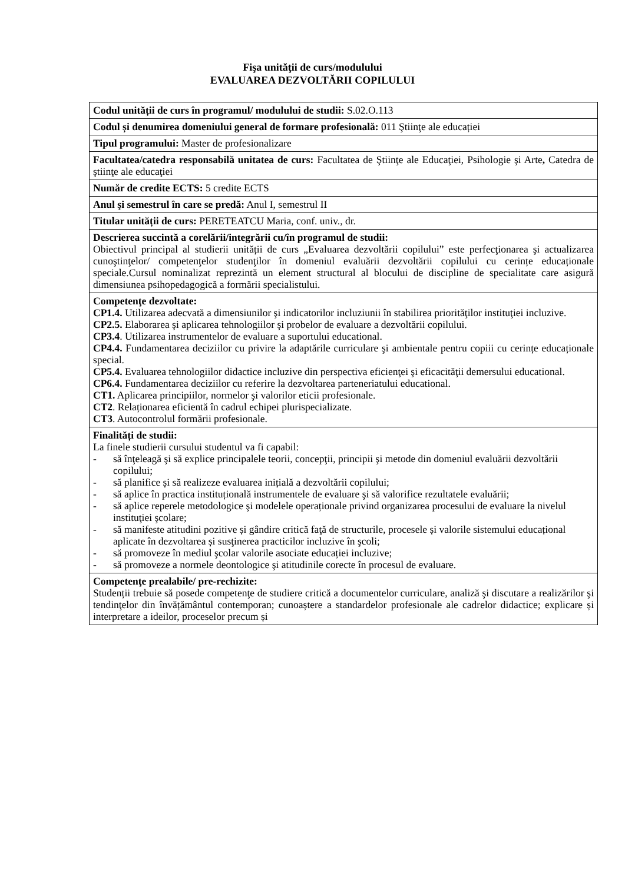Fişa unităţii de curs/modulului
EVALUAREA DEZVOLTĂRII COPILULUI
| Codul unității de curs în programul/ modulului de studii: S.02.O.113 |
| Codul și denumirea domeniului general de formare profesională: 011 Ştiinţe ale educației |
| Tipul programului: Master de profesionalizare |
| Facultatea/catedra responsabilă unitatea de curs: Facultatea de Ştiinţe ale Educaţiei, Psihologie şi Arte , Catedra de ştiinţe ale educaţiei |
| Număr de credite ECTS: 5 credite ECTS |
| Anul şi semestrul în care se predă: Anul I, semestrul II |
| Titular unității de curs: PERETEATCU Maria, conf. univ., dr. |
| Descrierea succintă a corelării/integrării cu/în programul de studii: Obiectivul principal al studierii unității de curs „Evaluarea dezvoltării copilului” este perfecţionarea şi actualizarea cunoştinţelor/ competenţelor studenţilor în domeniul evaluării dezvoltării copilului cu cerințe educaționale speciale.Cursul nominalizat reprezintă un element structural al blocului de discipline de specialitate care asigură dimensiunea psihopedagogică a formării specialistului. |
| Competenţe dezvoltate: CP1.4. Utilizarea adecvată a dimensiunilor şi indicatorilor incluziunii în stabilirea priorităţilor instituţiei incluzive. CP2.5. Elaborarea şi aplicarea tehnologiilor şi probelor de evaluare a dezvoltării copilului. CP3.4 . Utilizarea instrumentelor de evaluare a suportului educational. CP4.4. Fundamentarea deciziilor cu privire la adaptările curriculare şi ambientale pentru copiii cu cerințe educaționale special. CP5.4. Evaluarea tehnologiilor didactice incluzive din perspectiva eficienţei şi eficacităţii demersului educational. CP6.4. Fundamentarea deciziilor cu referire la dezvoltarea parteneriatului educational. CT1. Aplicarea principiilor, normelor şi valorilor eticii profesionale. CT2 . Relaționarea eficientă în cadrul echipei plurispecializate. CT3 . Autocontrolul formării profesionale. |
| Finalități de studii: La finele studierii cursului studentul va fi capabil: - să înţeleagă şi să explice principalele teorii, concepţii, principii şi metode din domeniul evaluării dezvoltării copilului; - să planifice și să realizeze evaluarea inițială a dezvoltării copilului; - să aplice în practica instituțională instrumentele de evaluare şi să valorifice rezultatele evaluării; - să aplice reperele metodologice şi modelele operaționale privind organizarea procesului de evaluare la nivelul instituţiei şcolare; - să manifeste atitudini pozitive și gândire critică faţă de structurile, procesele și valorile sistemului educațional aplicate în dezvoltarea și susţinerea practicilor incluzive în şcoli; - să promoveze în mediul şcolar valorile asociate educației incluzive; - să promoveze a normele deontologice şi atitudinile corecte în procesul de evaluare. |
| Competenţe prealabile/ pre-rechizite: Studenții trebuie să posede competenţe de studiere critică a documentelor curriculare, analiză şi discutare a realizărilor şi tendinţelor din învățământul contemporan; cunoaștere a standardelor profesionale ale cadrelor didactice; explicare și interpretare a ideilor, proceselor precum și |